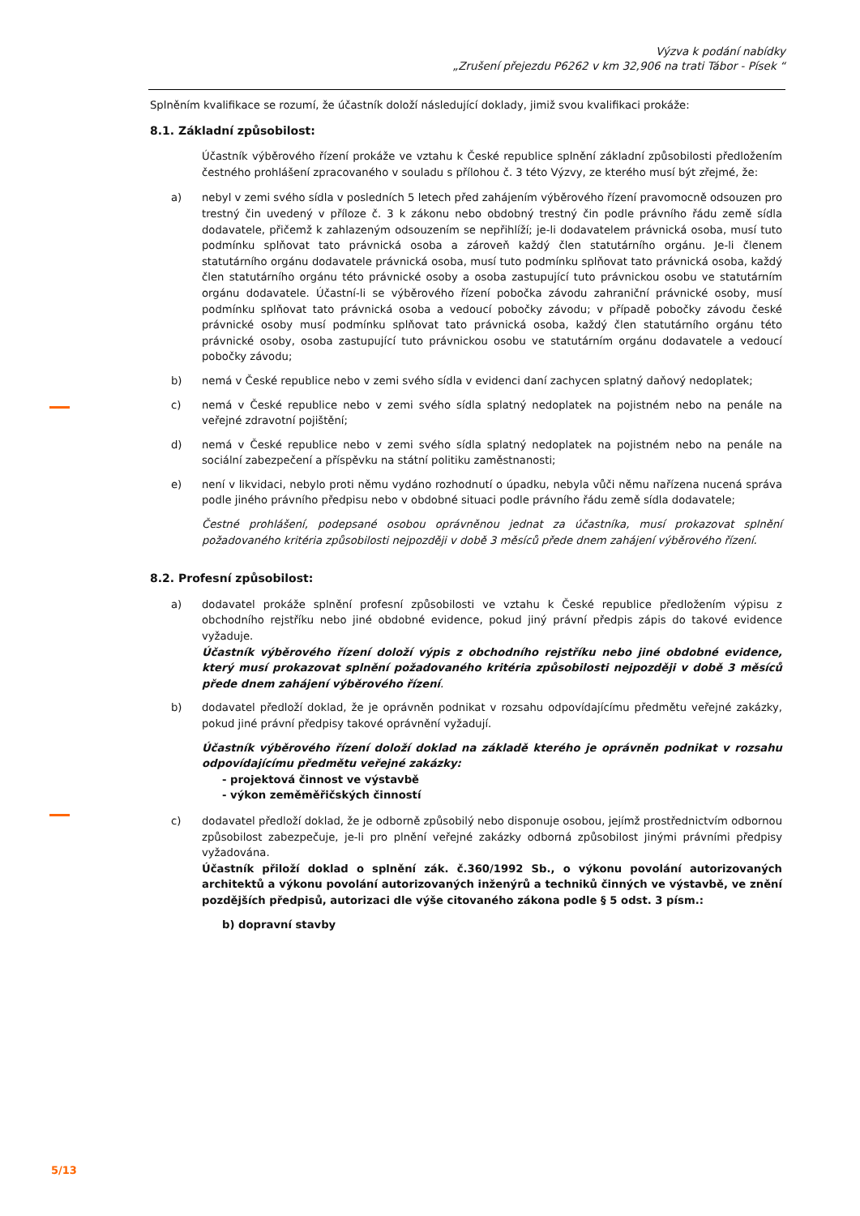Výzva k podání nabídky
„Zrušení přejezdu P6262 v km 32,906 na trati Tábor - Písek “
Splněním kvalifikace se rozumí, že účastník doloží následující doklady, jimiž svou kvalifikaci prokáže:
8.1. Základní způsobilost:
Účastník výběrového řízení prokáže ve vztahu k České republice splnění základní způsobilosti předložením čestného prohlášení zpracovaného v souladu s přílohou č. 3 této Výzvy, ze kterého musí být zřejmé, že:
a) nebyl v zemi svého sídla v posledních 5 letech před zahájením výběrového řízení pravomocně odsouzen pro trestný čin uvedený v příloze č. 3 k zákonu nebo obdobný trestný čin podle právního řádu země sídla dodavatele, přičemž k zahlazeným odsouzením se nepřihlíží; je-li dodavatelem právnická osoba, musí tuto podmínku splňovat tato právnická osoba a zároveň každý člen statutárního orgánu. Je-li členem statutárního orgánu dodavatele právnická osoba, musí tuto podmínku splňovat tato právnická osoba, každý člen statutárního orgánu této právnické osoby a osoba zastupující tuto právnickou osobu ve statutárním orgánu dodavatele. Účastní-li se výběrového řízení pobočka závodu zahraniční právnické osoby, musí podmínku splňovat tato právnická osoba a vedoucí pobočky závodu; v případě pobočky závodu české právnické osoby musí podmínku splňovat tato právnická osoba, každý člen statutárního orgánu této právnické osoby, osoba zastupující tuto právnickou osobu ve statutárním orgánu dodavatele a vedoucí pobočky závodu;
b) nemá v České republice nebo v zemi svého sídla v evidenci daní zachycen splatný daňový nedoplatek;
c) nemá v České republice nebo v zemi svého sídla splatný nedoplatek na pojistném nebo na penále na veřejné zdravotní pojištění;
d) nemá v České republice nebo v zemi svého sídla splatný nedoplatek na pojistném nebo na penále na sociální zabezpečení a příspěvku na státní politiku zaměstnanosti;
e) není v likvidaci, nebylo proti němu vydáno rozhodnutí o úpadku, nebyla vůči němu nařízena nucená správa podle jiného právního předpisu nebo v obdobné situaci podle právního řádu země sídla dodavatele;
Čestné prohlášení, podepsané osobou oprávněnou jednat za účastníka, musí prokazovat splnění požadovaného kritéria způsobilosti nejpozději v době 3 měsíců přede dnem zahájení výběrového řízení.
8.2. Profesní způsobilost:
a) dodavatel prokáže splnění profesní způsobilosti ve vztahu k České republice předložením výpisu z obchodního rejstříku nebo jiné obdobné evidence, pokud jiný právní předpis zápis do takové evidence vyžaduje.
Účastník výběrového řízení doloží výpis z obchodního rejstříku nebo jiné obdobné evidence, který musí prokazovat splnění požadovaného kritéria způsobilosti nejpozději v době 3 měsíců přede dnem zahájení výběrového řízení.
b) dodavatel předloží doklad, že je oprávněn podnikat v rozsahu odpovídajícímu předmětu veřejné zakázky, pokud jiné právní předpisy takové oprávnění vyžadují.
Účastník výběrového řízení doloží doklad na základě kterého je oprávněn podnikat v rozsahu odpovídajícímu předmětu veřejné zakázky:
- projektová činnost ve výstavbě
- výkon zeměměřičských činností
c) dodavatel předloží doklad, že je odborně způsobilý nebo disponuje osobou, jejímž prostřednictvím odbornou způsobilost zabezpečuje, je-li pro plnění veřejné zakázky odborná způsobilost jinými právními předpisy vyžadována.
Účastník přiloží doklad o splnění zák. č.360/1992 Sb., o výkonu povolání autorizovaných architektů a výkonu povolání autorizovaných inženýrů a techniků činných ve výstavbě, ve znění pozdějších předpisů, autorizaci dle výše citovaného zákona podle § 5 odst. 3 písm.:
b) dopravní stavby
5/13